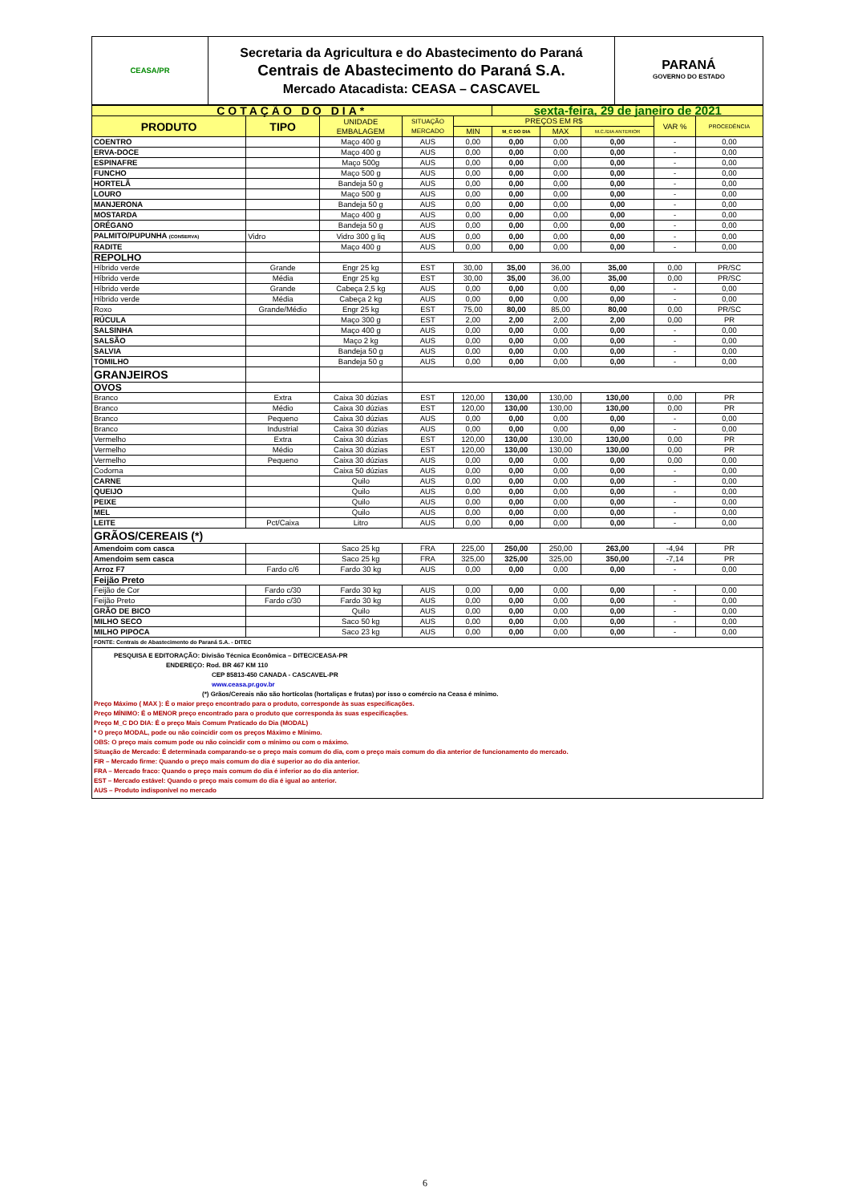| CEASA/PR | Secretaria da Agricultura e do Abastecimento do Paraná Centrais de Abastecimento do Paraná S.A. Mercado Atacadista: CEASA – CASCAVEL | PARANÁ GOVERNO DO ESTADO |
| COTAÇÃO DO DIA* | | | | | sexta-feira, 29 de janeiro de 2021 | | | | |
| PRODUTO | TIPO | UNIDADE EMBALAGEM | SITUAÇÃO MERCADO | PREÇOS EM R$ | | | | VAR % | PROCEDÊNCIA |
| | | | | MIN | M_C DO DIA | MAX | M.C./DIA ANTERIOR | | |
| COENTRO | | Maço 400 g | AUS | 0,00 | 0,00 | 0,00 | 0,00 | - | 0,00 |
| ERVA-DOCE | | Maço 400 g | AUS | 0,00 | 0,00 | 0,00 | 0,00 | - | 0,00 |
| ESPINAFRE | | Maço 500g | AUS | 0,00 | 0,00 | 0,00 | 0,00 | - | 0,00 |
| FUNCHO | | Maço 500 g | AUS | 0,00 | 0,00 | 0,00 | 0,00 | - | 0,00 |
| HORTELÃ | | Bandeja 50 g | AUS | 0,00 | 0,00 | 0,00 | 0,00 | - | 0,00 |
| LOURO | | Maço 500 g | AUS | 0,00 | 0,00 | 0,00 | 0,00 | - | 0,00 |
| MANJERONA | | Bandeja 50 g | AUS | 0,00 | 0,00 | 0,00 | 0,00 | - | 0,00 |
| MOSTARDA | | Maço 400 g | AUS | 0,00 | 0,00 | 0,00 | 0,00 | - | 0,00 |
| ORÉGANO | | Bandeja 50 g | AUS | 0,00 | 0,00 | 0,00 | 0,00 | - | 0,00 |
| PALMITO/PUPUNHA (CONSERVA) | Vidro | Vidro 300 g liq | AUS | 0,00 | 0,00 | 0,00 | 0,00 | - | 0,00 |
| RADITE | | Maço 400 g | AUS | 0,00 | 0,00 | 0,00 | 0,00 | - | 0,00 |
| REPOLHO | | | | | | | | | |
| Híbrido verde | Grande | Engr 25 kg | EST | 30,00 | 35,00 | 36,00 | 35,00 | 0,00 | PR/SC |
| Híbrido verde | Média | Engr 25 kg | EST | 30,00 | 35,00 | 36,00 | 35,00 | 0,00 | PR/SC |
| Híbrido verde | Grande | Cabeça 2,5 kg | AUS | 0,00 | 0,00 | 0,00 | 0,00 | - | 0,00 |
| Híbrido verde | Média | Cabeça 2 kg | AUS | 0,00 | 0,00 | 0,00 | 0,00 | - | 0,00 |
| Roxo | Grande/Médio | Engr 25 kg | EST | 75,00 | 80,00 | 85,00 | 80,00 | 0,00 | PR/SC |
| RÚCULA | | Maço 300 g | EST | 2,00 | 2,00 | 2,00 | 2,00 | 0,00 | PR |
| SALSINHA | | Maço 400 g | AUS | 0,00 | 0,00 | 0,00 | 0,00 | - | 0,00 |
| SALSÃO | | Maço 2 kg | AUS | 0,00 | 0,00 | 0,00 | 0,00 | - | 0,00 |
| SALVIA | | Bandeja 50 g | AUS | 0,00 | 0,00 | 0,00 | 0,00 | - | 0,00 |
| TOMILHO | | Bandeja 50 g | AUS | 0,00 | 0,00 | 0,00 | 0,00 | - | 0,00 |
| GRANJEIROS | | | | | | | | | |
| OVOS | | | | | | | | | |
| Branco | Extra | Caixa 30 dúzias | EST | 120,00 | 130,00 | 130,00 | 130,00 | 0,00 | PR |
| Branco | Médio | Caixa 30 dúzias | EST | 120,00 | 130,00 | 130,00 | 130,00 | 0,00 | PR |
| Branco | Pequeno | Caixa 30 dúzias | AUS | 0,00 | 0,00 | 0,00 | 0,00 | - | 0,00 |
| Branco | Industrial | Caixa 30 dúzias | AUS | 0,00 | 0,00 | 0,00 | 0,00 | - | 0,00 |
| Vermelho | Extra | Caixa 30 dúzias | EST | 120,00 | 130,00 | 130,00 | 130,00 | 0,00 | PR |
| Vermelho | Médio | Caixa 30 dúzias | EST | 120,00 | 130,00 | 130,00 | 130,00 | 0,00 | PR |
| Vermelho | Pequeno | Caixa 30 dúzias | AUS | 0,00 | 0,00 | 0,00 | 0,00 | 0,00 | 0,00 |
| Codorna | | Caixa 50 dúzias | AUS | 0,00 | 0,00 | 0,00 | 0,00 | - | 0,00 |
| CARNE | | Quilo | AUS | 0,00 | 0,00 | 0,00 | 0,00 | - | 0,00 |
| QUEIJO | | Quilo | AUS | 0,00 | 0,00 | 0,00 | 0,00 | - | 0,00 |
| PEIXE | | Quilo | AUS | 0,00 | 0,00 | 0,00 | 0,00 | - | 0,00 |
| MEL | | Quilo | AUS | 0,00 | 0,00 | 0,00 | 0,00 | - | 0,00 |
| LEITE | Pct/Caixa | Litro | AUS | 0,00 | 0,00 | 0,00 | 0,00 | - | 0,00 |
| GRÃOS/CEREAIS (*) | | | | | | | | | |
| Amendoim com casca | | Saco 25 kg | FRA | 225,00 | 250,00 | 250,00 | 263,00 | -4,94 | PR |
| Amendoim sem casca | | Saco 25 kg | FRA | 325,00 | 325,00 | 325,00 | 350,00 | -7,14 | PR |
| Arroz F7 | Fardo c/6 | Fardo 30 kg | AUS | 0,00 | 0,00 | 0,00 | 0,00 | - | 0,00 |
| Feijão Preto | | | | | | | | | |
| Feijão de Cor | Fardo c/30 | Fardo 30 kg | AUS | 0,00 | 0,00 | 0,00 | 0,00 | - | 0,00 |
| Feijão Preto | Fardo c/30 | Fardo 30 kg | AUS | 0,00 | 0,00 | 0,00 | 0,00 | - | 0,00 |
| GRÃO DE BICO | | Quilo | AUS | 0,00 | 0,00 | 0,00 | 0,00 | - | 0,00 |
| MILHO SECO | | Saco 50 kg | AUS | 0,00 | 0,00 | 0,00 | 0,00 | - | 0,00 |
| MILHO PIPOCA | | Saco 23 kg | AUS | 0,00 | 0,00 | 0,00 | 0,00 | - | 0,00 |
| FONTE: Centrais de Abastecimento do Paraná S.A. - DITEC | | | | | | | | | |
PESQUISA E EDITORAÇÃO: Divisão Técnica Econômica – DITEC/CEASA-PR
ENDEREÇO: Rod. BR 467 KM 110
CEP 85813-450 CANADA - CASCAVEL-PR
www.ceasa.pr.gov.br
(*) Grãos/Cereais não são hortícolas (hortaliças e frutas) por isso o comércio na Ceasa é mínimo.
Preço Máximo ( MAX ): É o maior preço encontrado para o produto, corresponde às suas especificações.
Preço MÍNIMO: É o MENOR preço encontrado para o produto que corresponda às suas especificações.
Preço M_C DO DIA: É o preço Mais Comum Praticado do Dia (MODAL)
* O preço MODAL, pode ou não coincidir com os preços Máximo e Mínimo.
OBS: O preço mais comum pode ou não coincidir com o mínimo ou com o máximo.
Situação de Mercado: É determinada comparando-se o preço mais comum do dia, com o preço mais comum do dia anterior de funcionamento do mercado.
FIR – Mercado firme: Quando o preço mais comum do dia é superior ao do dia anterior.
FRA – Mercado fraco: Quando o preço mais comum do dia é inferior ao do dia anterior.
EST – Mercado estável: Quando o preço mais comum do dia é igual ao anterior.
AUS – Produto indisponível no mercado
6